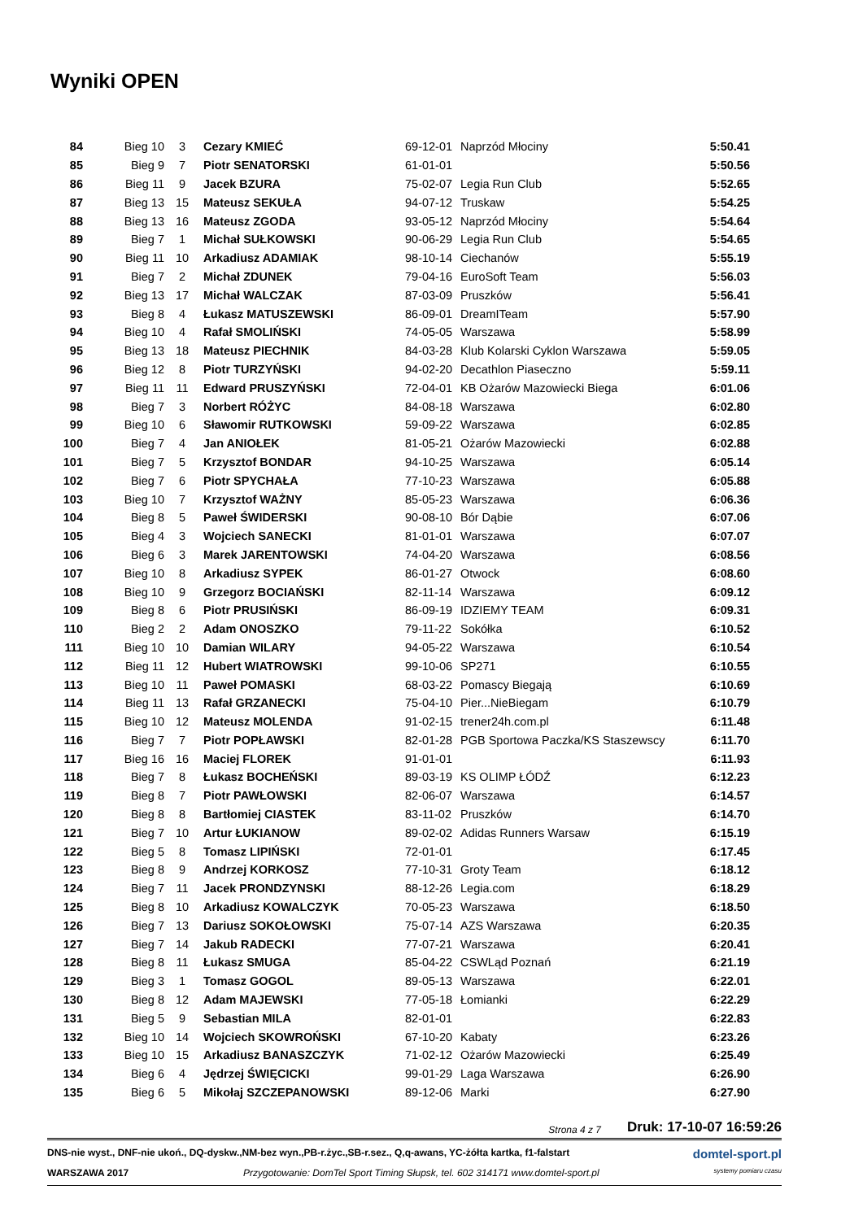Wyniki OPEN
| 84 | Bieg 10 | 3 | Cezary KMIEĆ | 69-12-01 | Naprzód Młociny | 5:50.41 |
| 85 | Bieg 9 | 7 | Piotr SENATORSKI | 61-01-01 | | 5:50.56 |
| 86 | Bieg 11 | 9 | Jacek BZURA | 75-02-07 | Legia Run Club | 5:52.65 |
| 87 | Bieg 13 | 15 | Mateusz SEKUŁA | 94-07-12 | Truskaw | 5:54.25 |
| 88 | Bieg 13 | 16 | Mateusz ZGODA | 93-05-12 | Naprzód Młociny | 5:54.64 |
| 89 | Bieg 7 | 1 | Michał SUŁKOWSKI | 90-06-29 | Legia Run Club | 5:54.65 |
| 90 | Bieg 11 | 10 | Arkadiusz ADAMIAK | 98-10-14 | Ciechanów | 5:55.19 |
| 91 | Bieg 7 | 2 | Michał ZDUNEK | 79-04-16 | EuroSoft Team | 5:56.03 |
| 92 | Bieg 13 | 17 | Michał WALCZAK | 87-03-09 | Pruszków | 5:56.41 |
| 93 | Bieg 8 | 4 | Łukasz MATUSZEWSKI | 86-09-01 | DreamITeam | 5:57.90 |
| 94 | Bieg 10 | 4 | Rafał SMOLIŃSKI | 74-05-05 | Warszawa | 5:58.99 |
| 95 | Bieg 13 | 18 | Mateusz PIECHNIK | 84-03-28 | Klub Kolarski Cyklon Warszawa | 5:59.05 |
| 96 | Bieg 12 | 8 | Piotr TURZYŃSKI | 94-02-20 | Decathlon Piaseczno | 5:59.11 |
| 97 | Bieg 11 | 11 | Edward PRUSZYŃSKI | 72-04-01 | KB Ożarów Mazowiecki Biega | 6:01.06 |
| 98 | Bieg 7 | 3 | Norbert RÓŻYC | 84-08-18 | Warszawa | 6:02.80 |
| 99 | Bieg 10 | 6 | Sławomir RUTKOWSKI | 59-09-22 | Warszawa | 6:02.85 |
| 100 | Bieg 7 | 4 | Jan ANIOŁEK | 81-05-21 | Ożarów Mazowiecki | 6:02.88 |
| 101 | Bieg 7 | 5 | Krzysztof BONDAR | 94-10-25 | Warszawa | 6:05.14 |
| 102 | Bieg 7 | 6 | Piotr SPYCHAŁA | 77-10-23 | Warszawa | 6:05.88 |
| 103 | Bieg 10 | 7 | Krzysztof WAŻNY | 85-05-23 | Warszawa | 6:06.36 |
| 104 | Bieg 8 | 5 | Paweł ŚWIDERSKI | 90-08-10 | Bór Dąbie | 6:07.06 |
| 105 | Bieg 4 | 3 | Wojciech SANECKI | 81-01-01 | Warszawa | 6:07.07 |
| 106 | Bieg 6 | 3 | Marek JARENTOWSKI | 74-04-20 | Warszawa | 6:08.56 |
| 107 | Bieg 10 | 8 | Arkadiusz SYPEK | 86-01-27 | Otwock | 6:08.60 |
| 108 | Bieg 10 | 9 | Grzegorz BOCIAŃSKI | 82-11-14 | Warszawa | 6:09.12 |
| 109 | Bieg 8 | 6 | Piotr PRUSIŃSKI | 86-09-19 | IDZIEMY TEAM | 6:09.31 |
| 110 | Bieg 2 | 2 | Adam ONOSZKO | 79-11-22 | Sokółka | 6:10.52 |
| 111 | Bieg 10 | 10 | Damian WILARY | 94-05-22 | Warszawa | 6:10.54 |
| 112 | Bieg 11 | 12 | Hubert WIATROWSKI | 99-10-06 | SP271 | 6:10.55 |
| 113 | Bieg 10 | 11 | Paweł POMASKI | 68-03-22 | Pomascy Biegają | 6:10.69 |
| 114 | Bieg 11 | 13 | Rafał GRZANECKI | 75-04-10 | Pier...NieBiegam | 6:10.79 |
| 115 | Bieg 10 | 12 | Mateusz MOLENDA | 91-02-15 | trener24h.com.pl | 6:11.48 |
| 116 | Bieg 7 | 7 | Piotr POPŁAWSKI | 82-01-28 | PGB Sportowa Paczka/KS Staszewscy | 6:11.70 |
| 117 | Bieg 16 | 16 | Maciej FLOREK | 91-01-01 | | 6:11.93 |
| 118 | Bieg 7 | 8 | Łukasz BOCHEŃSKI | 89-03-19 | KS OLIMP ŁÓDŹ | 6:12.23 |
| 119 | Bieg 8 | 7 | Piotr PAWŁOWSKI | 82-06-07 | Warszawa | 6:14.57 |
| 120 | Bieg 8 | 8 | Bartłomiej CIASTEK | 83-11-02 | Pruszków | 6:14.70 |
| 121 | Bieg 7 | 10 | Artur ŁUKIANOW | 89-02-02 | Adidas Runners Warsaw | 6:15.19 |
| 122 | Bieg 5 | 8 | Tomasz LIPIŃSKI | 72-01-01 | | 6:17.45 |
| 123 | Bieg 8 | 9 | Andrzej KORKOSZ | 77-10-31 | Groty Team | 6:18.12 |
| 124 | Bieg 7 | 11 | Jacek PRONDZYNSKI | 88-12-26 | Legia.com | 6:18.29 |
| 125 | Bieg 8 | 10 | Arkadiusz KOWALCZYK | 70-05-23 | Warszawa | 6:18.50 |
| 126 | Bieg 7 | 13 | Dariusz SOKOŁOWSKI | 75-07-14 | AZS Warszawa | 6:20.35 |
| 127 | Bieg 7 | 14 | Jakub RADECKI | 77-07-21 | Warszawa | 6:20.41 |
| 128 | Bieg 8 | 11 | Łukasz SMUGA | 85-04-22 | CSWLąd Poznań | 6:21.19 |
| 129 | Bieg 3 | 1 | Tomasz GOGOL | 89-05-13 | Warszawa | 6:22.01 |
| 130 | Bieg 8 | 12 | Adam MAJEWSKI | 77-05-18 | Łomianki | 6:22.29 |
| 131 | Bieg 5 | 9 | Sebastian MILA | 82-01-01 | | 6:22.83 |
| 132 | Bieg 10 | 14 | Wojciech SKOWROŃSKI | 67-10-20 | Kabaty | 6:23.26 |
| 133 | Bieg 10 | 15 | Arkadiusz BANASZCZYK | 71-02-12 | Ożarów Mazowiecki | 6:25.49 |
| 134 | Bieg 6 | 4 | Jędrzej ŚWIĘCICKI | 99-01-29 | Laga Warszawa | 6:26.90 |
| 135 | Bieg 6 | 5 | Mikołaj SZCZEPANOWSKI | 89-12-06 | Marki | 6:27.90 |
Strona 4 z 7 Druk: 17-10-07 16:59:26
DNS-nie wyst., DNF-nie ukoń., DQ-dyskw.,NM-bez wyn.,PB-r.życ.,SB-r.sez., Q,q-awans, YC-żółta kartka, f1-falstart domtel-sport.pl
WARSZAWA 2017 Przygotowanie: DomTel Sport Timing Słupsk, tel. 602 314171 www.domtel-sport.pl systemy pomiaru czasu